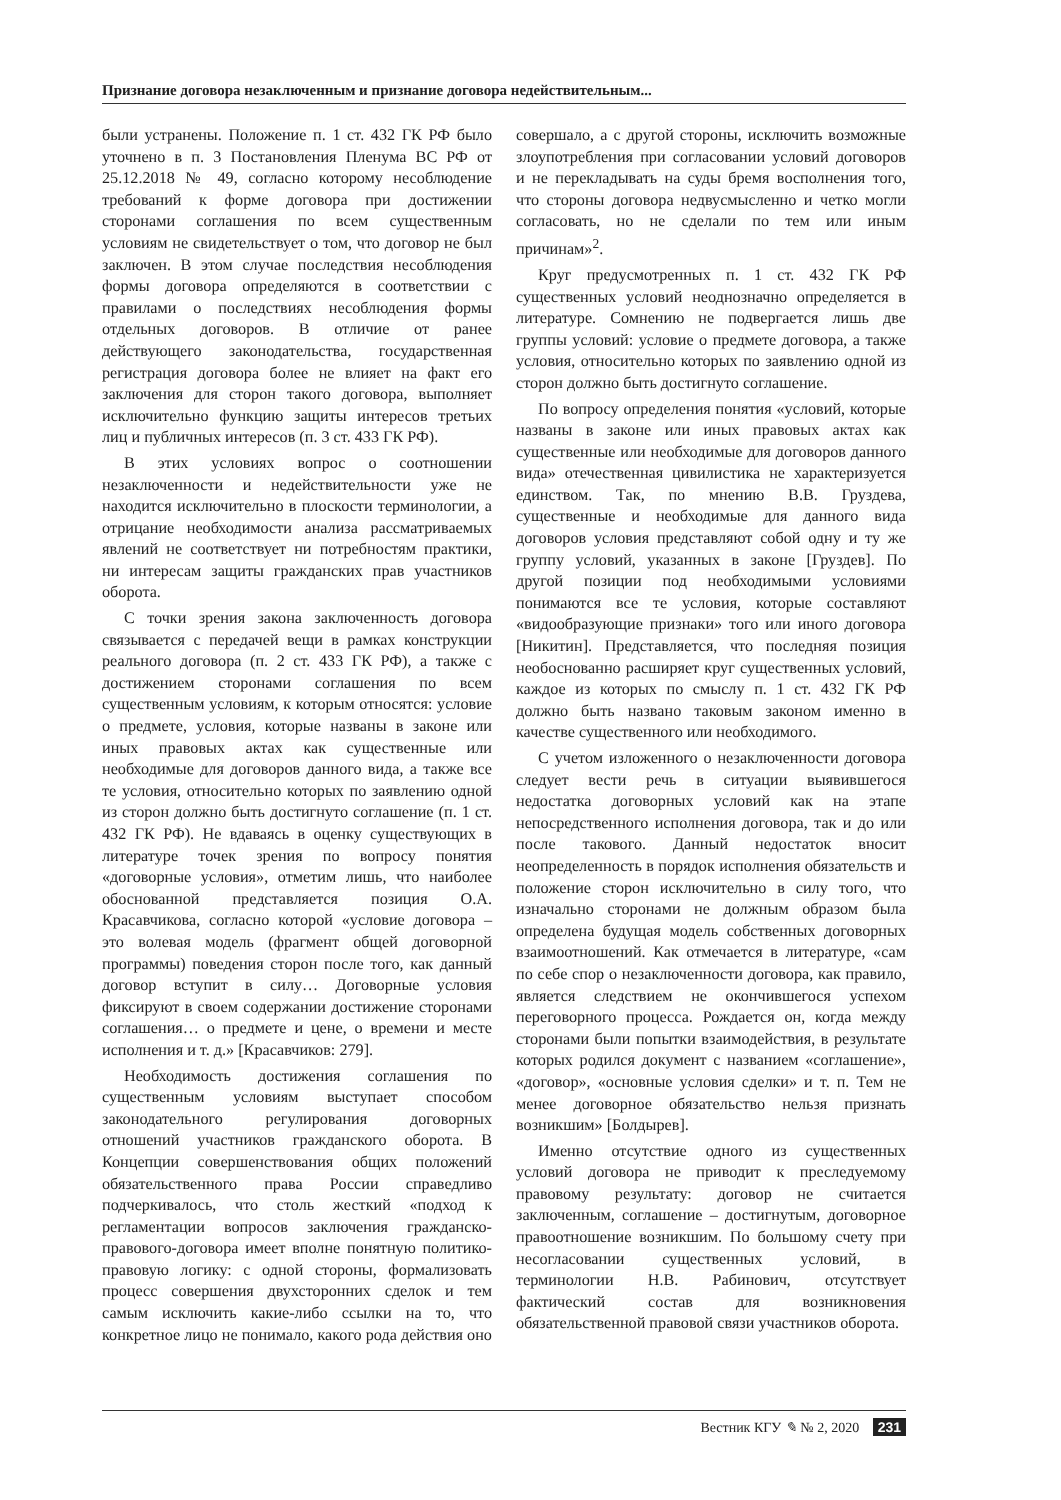Признание договора незаключенным и признание договора недействительным...
были устранены. Положение п. 1 ст. 432 ГК РФ было уточнено в п. 3 Постановления Пленума ВС РФ от 25.12.2018 № 49, согласно которому несоблюдение требований к форме договора при достижении сторонами соглашения по всем существенным условиям не свидетельствует о том, что договор не был заключен. В этом случае последствия несоблюдения формы договора определяются в соответствии с правилами о последствиях несоблюдения формы отдельных договоров. В отличие от ранее действующего законодательства, государственная регистрация договора более не влияет на факт его заключения для сторон такого договора, выполняет исключительно функцию защиты интересов третьих лиц и публичных интересов (п. 3 ст. 433 ГК РФ).
В этих условиях вопрос о соотношении незаключенности и недействительности уже не находится исключительно в плоскости терминологии, а отрицание необходимости анализа рассматриваемых явлений не соответствует ни потребностям практики, ни интересам защиты гражданских прав участников оборота.
С точки зрения закона заключенность договора связывается с передачей вещи в рамках конструкции реального договора (п. 2 ст. 433 ГК РФ), а также с достижением сторонами соглашения по всем существенным условиям, к которым относятся: условие о предмете, условия, которые названы в законе или иных правовых актах как существенные или необходимые для договоров данного вида, а также все те условия, относительно которых по заявлению одной из сторон должно быть достигнуто соглашение (п. 1 ст. 432 ГК РФ). Не вдаваясь в оценку существующих в литературе точек зрения по вопросу понятия «договорные условия», отметим лишь, что наиболее обоснованной представляется позиция О.А. Красавчикова, согласно которой «условие договора – это волевая модель (фрагмент общей договорной программы) поведения сторон после того, как данный договор вступит в силу… Договорные условия фиксируют в своем содержании достижение сторонами соглашения… о предмете и цене, о времени и месте исполнения и т. д.» [Красавчиков: 279].
Необходимость достижения соглашения по существенным условиям выступает способом законодательного регулирования договорных отношений участников гражданского оборота. В Концепции совершенствования общих положений обязательственного права России справедливо подчеркивалось, что столь жесткий «подход к регламентации вопросов заключения гражданско-правового-договора имеет вполне понятную политико-правовую логику: с одной стороны, формализовать процесс совершения двухсторонних сделок и тем самым исключить какие-либо ссылки на то, что конкретное лицо не понимало, какого рода действия оно
совершало, а с другой стороны, исключить возможные злоупотребления при согласовании условий договоров и не перекладывать на суды бремя восполнения того, что стороны договора недвусмысленно и четко могли согласовать, но не сделали по тем или иным причинам»<sup>2</sup>.
Круг предусмотренных п. 1 ст. 432 ГК РФ существенных условий неоднозначно определяется в литературе. Сомнению не подвергается лишь две группы условий: условие о предмете договора, а также условия, относительно которых по заявлению одной из сторон должно быть достигнуто соглашение.
По вопросу определения понятия «условий, которые названы в законе или иных правовых актах как существенные или необходимые для договоров данного вида» отечественная цивилистика не характеризуется единством. Так, по мнению В.В. Груздева, существенные и необходимые для данного вида договоров условия представляют собой одну и ту же группу условий, указанных в законе [Груздев]. По другой позиции под необходимыми условиями понимаются все те условия, которые составляют «видообразующие признаки» того или иного договора [Никитин]. Представляется, что последняя позиция необоснованно расширяет круг существенных условий, каждое из которых по смыслу п. 1 ст. 432 ГК РФ должно быть названо таковым законом именно в качестве существенного или необходимого.
С учетом изложенного о незаключенности договора следует вести речь в ситуации выявившегося недостатка договорных условий как на этапе непосредственного исполнения договора, так и до или после такового. Данный недостаток вносит неопределенность в порядок исполнения обязательств и положение сторон исключительно в силу того, что изначально сторонами не должным образом была определена будущая модель собственных договорных взаимоотношений. Как отмечается в литературе, «сам по себе спор о незаключенности договора, как правило, является следствием не окончившегося успехом переговорного процесса. Рождается он, когда между сторонами были попытки взаимодействия, в результате которых родился документ с названием «соглашение», «договор», «основные условия сделки» и т. п. Тем не менее договорное обязательство нельзя признать возникшим» [Болдырев].
Именно отсутствие одного из существенных условий договора не приводит к преследуемому правовому результату: договор не считается заключенным, соглашение – достигнутым, договорное правоотношение возникшим. По большому счету при несогласовании существенных условий, в терминологии Н.В. Рабинович, отсутствует фактический состав для возникновения обязательственной правовой связи участников оборота.
Вестник КГУ ✎ № 2, 2020 231